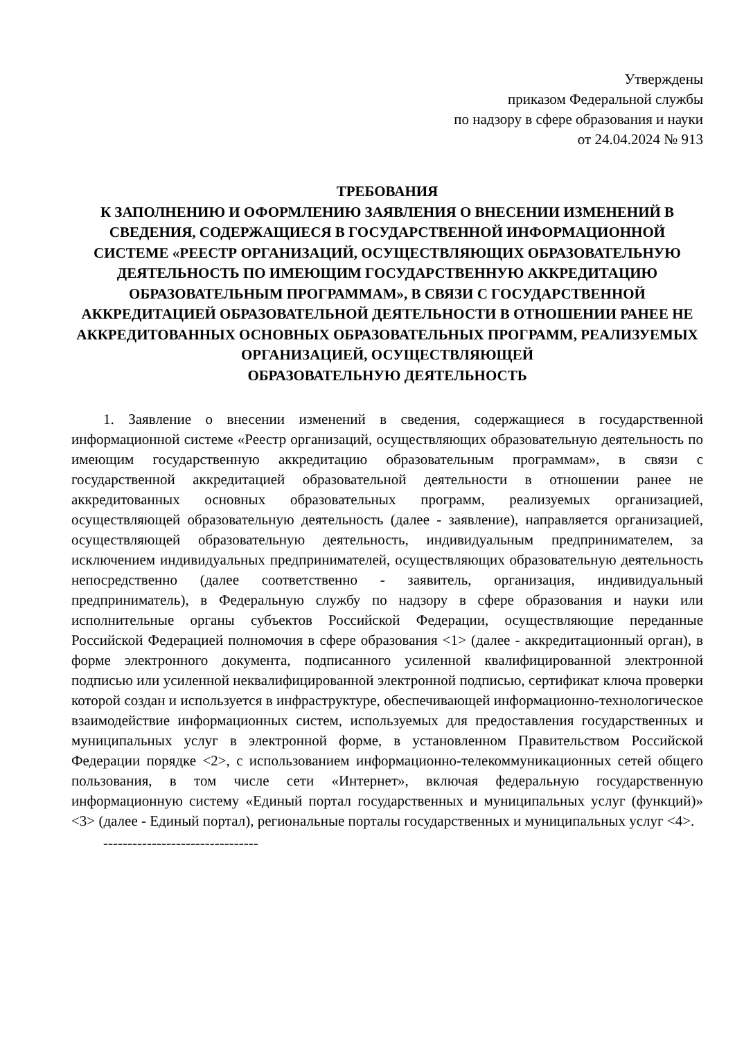Утверждены
приказом Федеральной службы
по надзору в сфере образования и науки
от 24.04.2024 № 913
ТРЕБОВАНИЯ
К ЗАПОЛНЕНИЮ И ОФОРМЛЕНИЮ ЗАЯВЛЕНИЯ О ВНЕСЕНИИ ИЗМЕНЕНИЙ В СВЕДЕНИЯ, СОДЕРЖАЩИЕСЯ В ГОСУДАРСТВЕННОЙ ИНФОРМАЦИОННОЙ СИСТЕМЕ «РЕЕСТР ОРГАНИЗАЦИЙ, ОСУЩЕСТВЛЯЮЩИХ ОБРАЗОВАТЕЛЬНУЮ
ДЕЯТЕЛЬНОСТЬ ПО ИМЕЮЩИМ ГОСУДАРСТВЕННУЮ АККРЕДИТАЦИЮ ОБРАЗОВАТЕЛЬНЫМ ПРОГРАММАМ», В СВЯЗИ С ГОСУДАРСТВЕННОЙ АККРЕДИТАЦИЕЙ ОБРАЗОВАТЕЛЬНОЙ ДЕЯТЕЛЬНОСТИ В ОТНОШЕНИИ РАНЕЕ НЕ АККРЕДИТОВАННЫХ ОСНОВНЫХ ОБРАЗОВАТЕЛЬНЫХ ПРОГРАММ, РЕАЛИЗУЕМЫХ ОРГАНИЗАЦИЕЙ, ОСУЩЕСТВЛЯЮЩЕЙ
ОБРАЗОВАТЕЛЬНУЮ ДЕЯТЕЛЬНОСТЬ
1. Заявление о внесении изменений в сведения, содержащиеся в государственной информационной системе «Реестр организаций, осуществляющих образовательную деятельность по имеющим государственную аккредитацию образовательным программам», в связи с государственной аккредитацией образовательной деятельности в отношении ранее не аккредитованных основных образовательных программ, реализуемых организацией, осуществляющей образовательную деятельность (далее - заявление), направляется организацией, осуществляющей образовательную деятельность, индивидуальным предпринимателем, за исключением индивидуальных предпринимателей, осуществляющих образовательную деятельность непосредственно (далее соответственно - заявитель, организация, индивидуальный предприниматель), в Федеральную службу по надзору в сфере образования и науки или исполнительные органы субъектов Российской Федерации, осуществляющие переданные Российской Федерацией полномочия в сфере образования <1> (далее - аккредитационный орган), в форме электронного документа, подписанного усиленной квалифицированной электронной подписью или усиленной неквалифицированной электронной подписью, сертификат ключа проверки которой создан и используется в инфраструктуре, обеспечивающей информационно-технологическое взаимодействие информационных систем, используемых для предоставления государственных и муниципальных услуг в электронной форме, в установленном Правительством Российской Федерации порядке <2>, с использованием информационно-телекоммуникационных сетей общего пользования, в том числе сети «Интернет», включая федеральную государственную информационную систему «Единый портал государственных и муниципальных услуг (функций)» <3> (далее - Единый портал), региональные порталы государственных и муниципальных услуг <4>.
--------------------------------